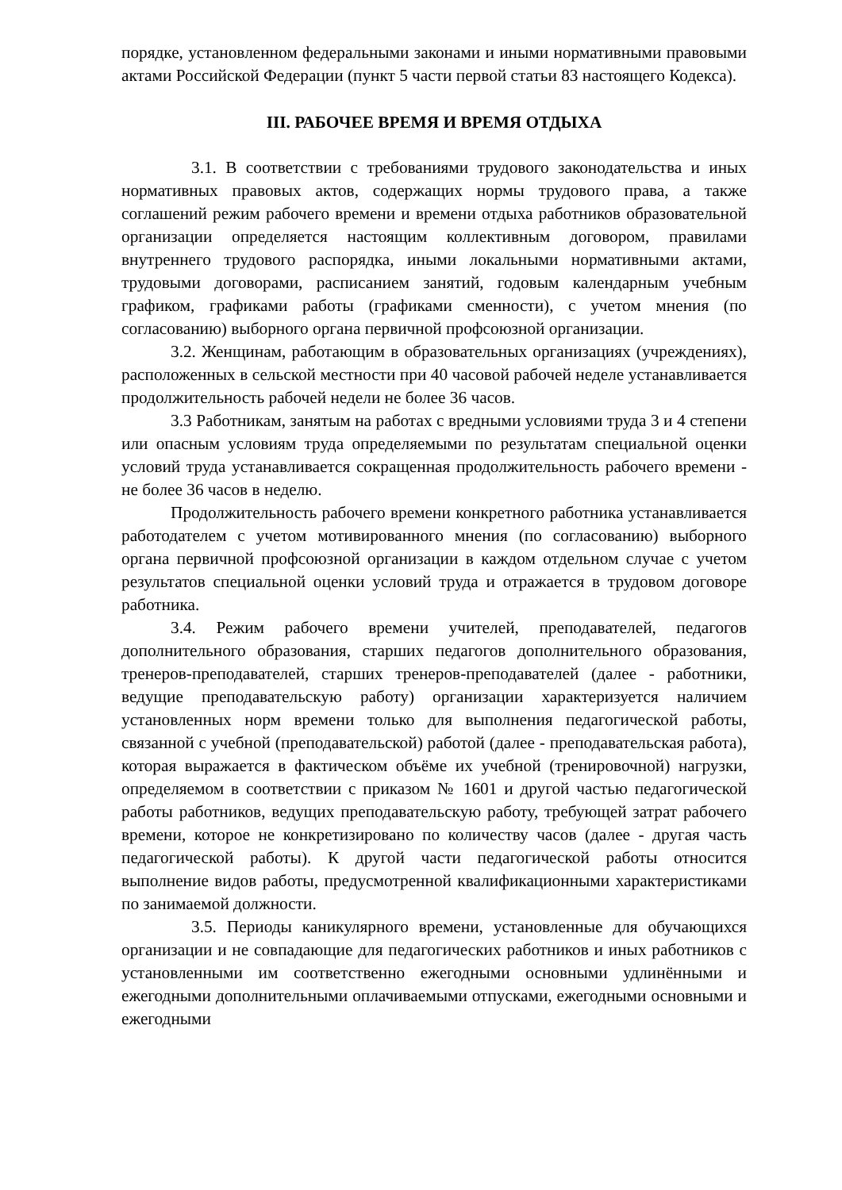порядке, установленном федеральными законами и иными нормативными правовыми актами Российской Федерации (пункт 5 части первой статьи 83 настоящего Кодекса).
III. РАБОЧЕЕ ВРЕМЯ И ВРЕМЯ ОТДЫХА
3.1. В соответствии с требованиями трудового законодательства и иных нормативных правовых актов, содержащих нормы трудового права, а также соглашений режим рабочего времени и времени отдыха работников образовательной организации определяется настоящим коллективным договором, правилами внутреннего трудового распорядка, иными локальными нормативными актами, трудовыми договорами, расписанием занятий, годовым календарным учебным графиком, графиками работы (графиками сменности), с учетом мнения (по согласованию) выборного органа первичной профсоюзной организации.
3.2. Женщинам, работающим в образовательных организациях (учреждениях), расположенных в сельской местности при 40 часовой рабочей неделе устанавливается продолжительность рабочей недели не более 36 часов.
3.3 Работникам, занятым на работах с вредными условиями труда 3 и 4 степени или опасным условиям труда определяемыми по результатам специальной оценки условий труда устанавливается сокращенная продолжительность рабочего времени - не более 36 часов в неделю.
Продолжительность рабочего времени конкретного работника устанавливается работодателем с учетом мотивированного мнения (по согласованию) выборного органа первичной профсоюзной организации в каждом отдельном случае с учетом результатов специальной оценки условий труда и отражается в трудовом договоре работника.
3.4. Режим рабочего времени учителей, преподавателей, педагогов дополнительного образования, старших педагогов дополнительного образования, тренеров-преподавателей, старших тренеров-преподавателей (далее - работники, ведущие преподавательскую работу) организации характеризуется наличием установленных норм времени только для выполнения педагогической работы, связанной с учебной (преподавательской) работой (далее - преподавательская работа), которая выражается в фактическом объёме их учебной (тренировочной) нагрузки, определяемом в соответствии с приказом № 1601 и другой частью педагогической работы работников, ведущих преподавательскую работу, требующей затрат рабочего времени, которое не конкретизировано по количеству часов (далее - другая часть педагогической работы). К другой части педагогической работы относится выполнение видов работы, предусмотренной квалификационными характеристиками по занимаемой должности.
3.5. Периоды каникулярного времени, установленные для обучающихся организации и не совпадающие для педагогических работников и иных работников с установленными им соответственно ежегодными основными удлинёнными и ежегодными дополнительными оплачиваемыми отпусками, ежегодными основными и ежегодными